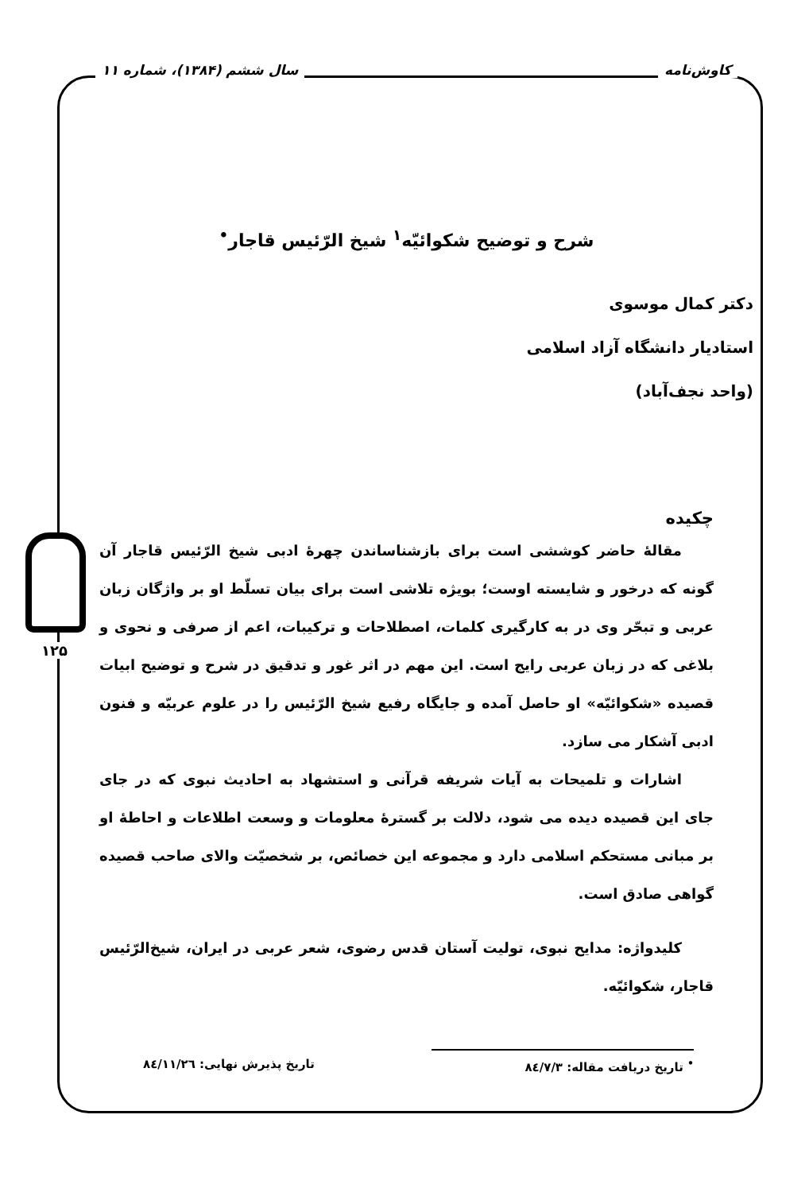کاوش‌نامه سال ششم (۱۳۸۴)، شماره ۱۱
۱۲۵
شرح و توضیح شکوائیّه<sup>۱</sup> شیخ الرّئیس قاجار<sup>•</sup>
دکتر کمال موسوی
استادیار دانشگاه آزاد اسلامی
(واحد نجف‌آباد)
چکیده
مقالهٔ حاضر کوششی است برای بازشناساندن چهرهٔ ادبی شیخ الرّئیس قاجار آن گونه که درخور و شایسته اوست؛ بویژه تلاشی است برای بیان تسلّط او بر واژگان زبان عربی و تبحّر وی در به کارگیری کلمات، اصطلاحات و ترکیبات، اعم از صرفی و نحوی و بلاغی که در زبان عربی رایج است. این مهم در اثر غور و تدقیق در شرح و توضیح ابیات قصیده «شکوائیّه» او حاصل آمده و جایگاه رفیع شیخ الرّئیس را در علوم عربیّه و فنون ادبی آشکار می سازد.
اشارات و تلمیحات به آیات شریفه قرآنی و استشهاد به احادیث نبوی که در جای جای این قصیده دیده می شود، دلالت بر گسترهٔ معلومات و وسعت اطلاعات و احاطهٔ او بر مبانی مستحکم اسلامی دارد و مجموعه این خصائص، بر شخصیّت والای صاحب قصیده گواهی صادق است.
کلیدواژه: مدایح نبوی، تولیت آستان قدس رضوی، شعر عربی در ایران، شیخ‌الرّئیس قاجار، شکوائیّه.
<sup>•</sup> تاریخ دریافت مقاله: ۸٤/۷/۳ تاریخ پذیرش نهایی: ۸٤/۱۱/۲٦